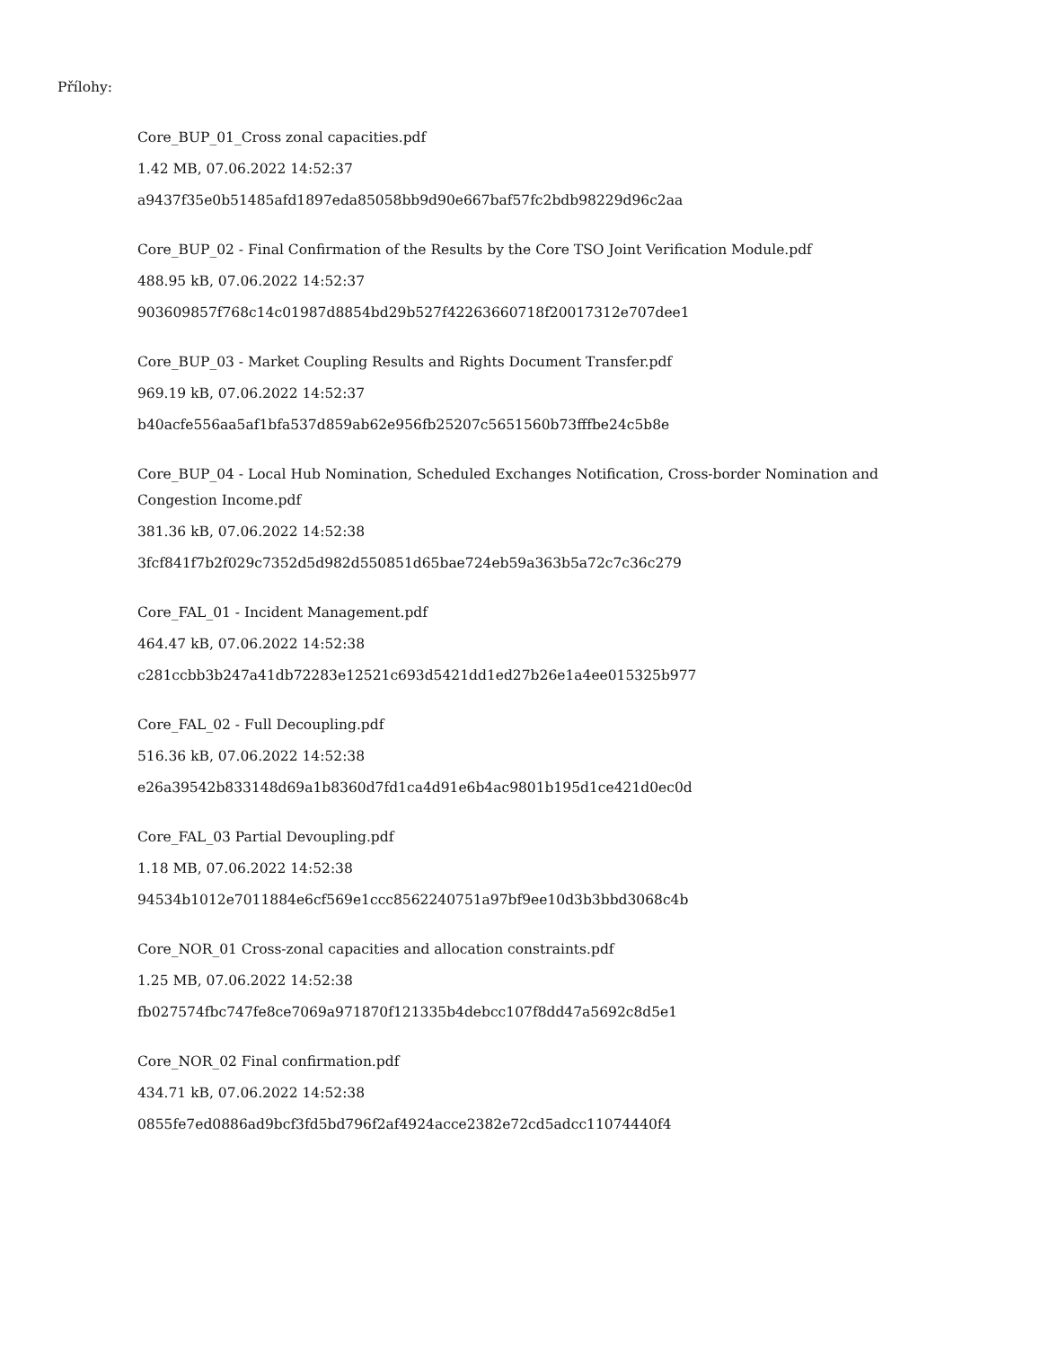Přílohy:
Core_BUP_01_Cross zonal capacities.pdf
1.42 MB, 07.06.2022 14:52:37
a9437f35e0b51485afd1897eda85058bb9d90e667baf57fc2bdb98229d96c2aa
Core_BUP_02 - Final Confirmation of the Results by the Core TSO Joint Verification Module.pdf
488.95 kB, 07.06.2022 14:52:37
903609857f768c14c01987d8854bd29b527f42263660718f20017312e707dee1
Core_BUP_03 - Market Coupling Results and Rights Document Transfer.pdf
969.19 kB, 07.06.2022 14:52:37
b40acfe556aa5af1bfa537d859ab62e956fb25207c5651560b73fffbe24c5b8e
Core_BUP_04 - Local Hub Nomination, Scheduled Exchanges Notification, Cross-border Nomination and Congestion Income.pdf
381.36 kB, 07.06.2022 14:52:38
3fcf841f7b2f029c7352d5d982d550851d65bae724eb59a363b5a72c7c36c279
Core_FAL_01 - Incident Management.pdf
464.47 kB, 07.06.2022 14:52:38
c281ccbb3b247a41db72283e12521c693d5421dd1ed27b26e1a4ee015325b977
Core_FAL_02 - Full Decoupling.pdf
516.36 kB, 07.06.2022 14:52:38
e26a39542b833148d69a1b8360d7fd1ca4d91e6b4ac9801b195d1ce421d0ec0d
Core_FAL_03 Partial Devoupling.pdf
1.18 MB, 07.06.2022 14:52:38
94534b1012e7011884e6cf569e1ccc8562240751a97bf9ee10d3b3bbd3068c4b
Core_NOR_01 Cross-zonal capacities and allocation constraints.pdf
1.25 MB, 07.06.2022 14:52:38
fb027574fbc747fe8ce7069a971870f121335b4debcc107f8dd47a5692c8d5e1
Core_NOR_02 Final confirmation.pdf
434.71 kB, 07.06.2022 14:52:38
0855fe7ed0886ad9bcf3fd5bd796f2af4924acce2382e72cd5adcc11074440f4